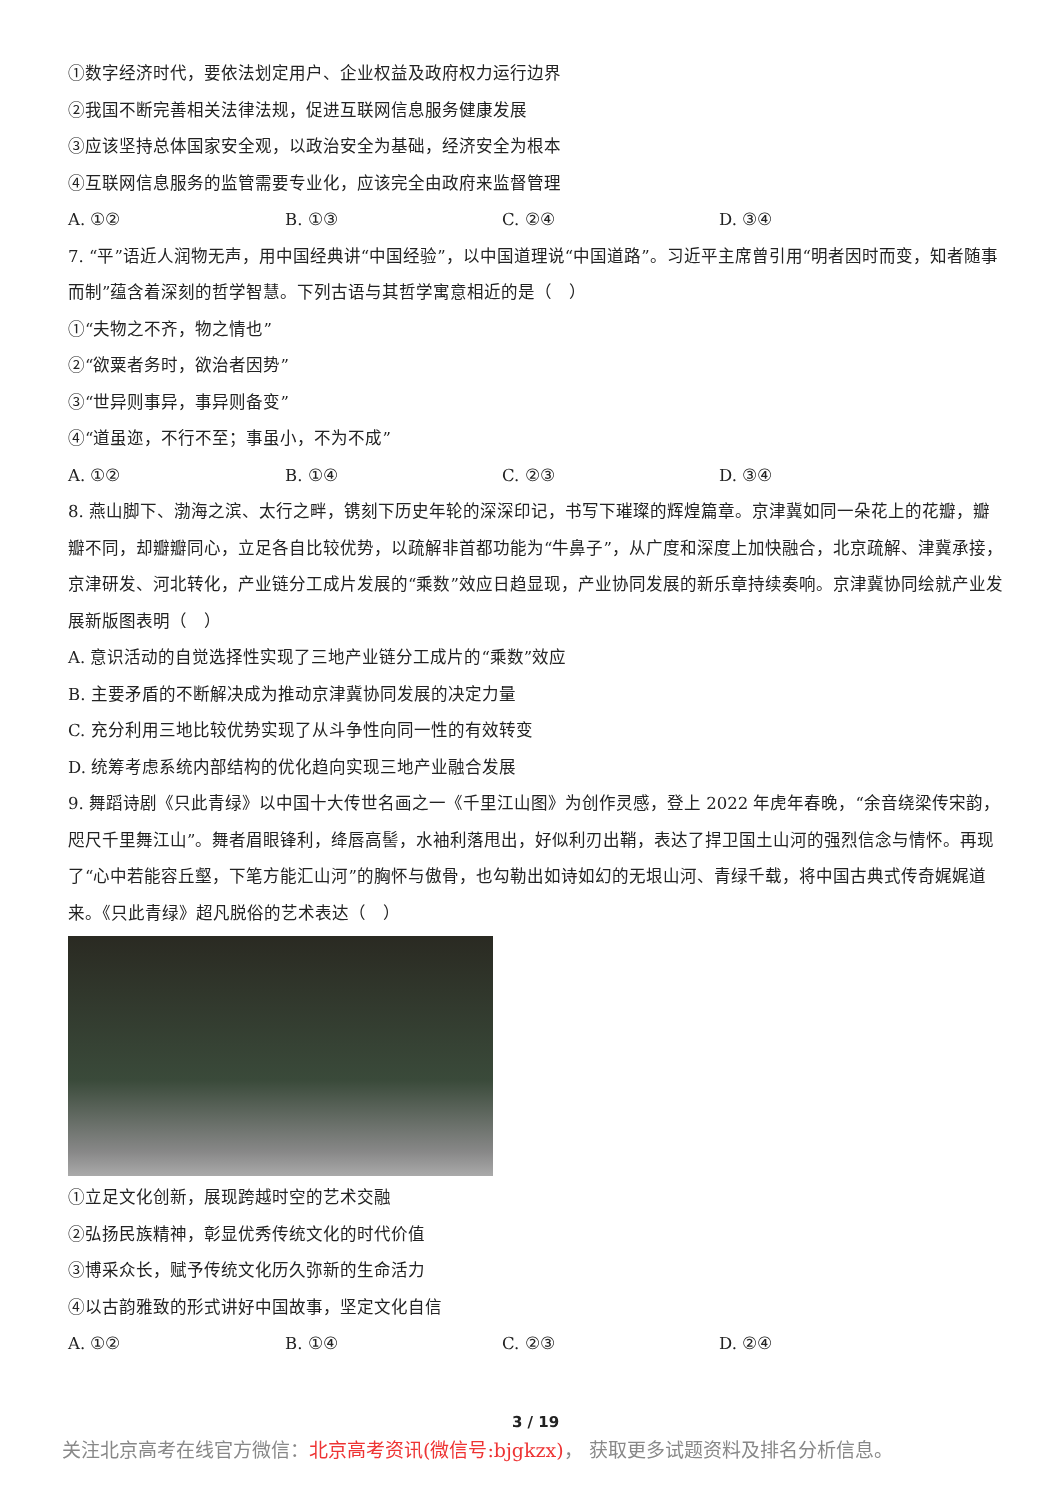①数字经济时代，要依法划定用户、企业权益及政府权力运行边界
②我国不断完善相关法律法规，促进互联网信息服务健康发展
③应该坚持总体国家安全观，以政治安全为基础，经济安全为根本
④互联网信息服务的监管需要专业化，应该完全由政府来监督管理
A. ①② B. ①③ C. ②④ D. ③④
7. “平”语近人润物无声，用中国经典讲“中国经验”，以中国道理说“中国道路”。习近平主席曾引用“明者因时而变，知者随事而制”蕴含着深刻的哲学智慧。下列古语与其哲学寓意相近的是（　）
①“夫物之不齐，物之情也”
②“欲粟者务时，欲治者因势”
③“世异则事异，事异则备变”
④“道虽迩，不行不至；事虽小，不为不成”
A. ①② B. ①④ C. ②③ D. ③④
8. 燕山脚下、渤海之滨、太行之畔，镌刻下历史年轮的深深印记，书写下璀璨的辉煌篇章。京津冀如同一朵花上的花瓣，瓣瓣不同，却瓣瓣同心，立足各自比较优势，以疏解非首都功能为“牛鼻子”，从广度和深度上加快融合，北京疏解、津冀承接，京津研发、河北转化，产业链分工成片发展的“乘数”效应日趋显现，产业协同发展的新乐章持续奏响。京津冀协同绘就产业发展新版图表明（　）
A. 意识活动的自觉选择性实现了三地产业链分工成片的“乘数”效应
B. 主要矛盾的不断解决成为推动京津冀协同发展的决定力量
C. 充分利用三地比较优势实现了从斗争性向同一性的有效转变
D. 统筹考虑系统内部结构的优化趋向实现三地产业融合发展
9. 舞蹈诗剧《只此青绿》以中国十大传世名画之一《千里江山图》为创作灵感，登上 2022 年虎年春晚，“余音绕梁传宋韵，咫尺千里舞江山”。舞者眉眼锋利，绛唇高髻，水袖利落甩出，好似利刃出鞘，表达了捍卫国土山河的强烈信念与情怀。再现了“心中若能容丘壑，下笔方能汇山河”的胸怀与傲骨，也勾勒出如诗如幻的无垠山河、青绿千载，将中国古典式传奇娓娓道来。《只此青绿》超凡脱俗的艺术表达（　）
①立足文化创新，展现跨越时空的艺术交融
②弘扬民族精神，彰显优秀传统文化的时代价值
③博采众长，赋予传统文化历久弥新的生命活力
④以古韵雅致的形式讲好中国故事，坚定文化自信
A. ①② B. ①④ C. ②③ D. ②④
3 / 19
关注北京高考在线官方微信：北京高考资讯(微信号:bjgkzx)， 获取更多试题资料及排名分析信息。